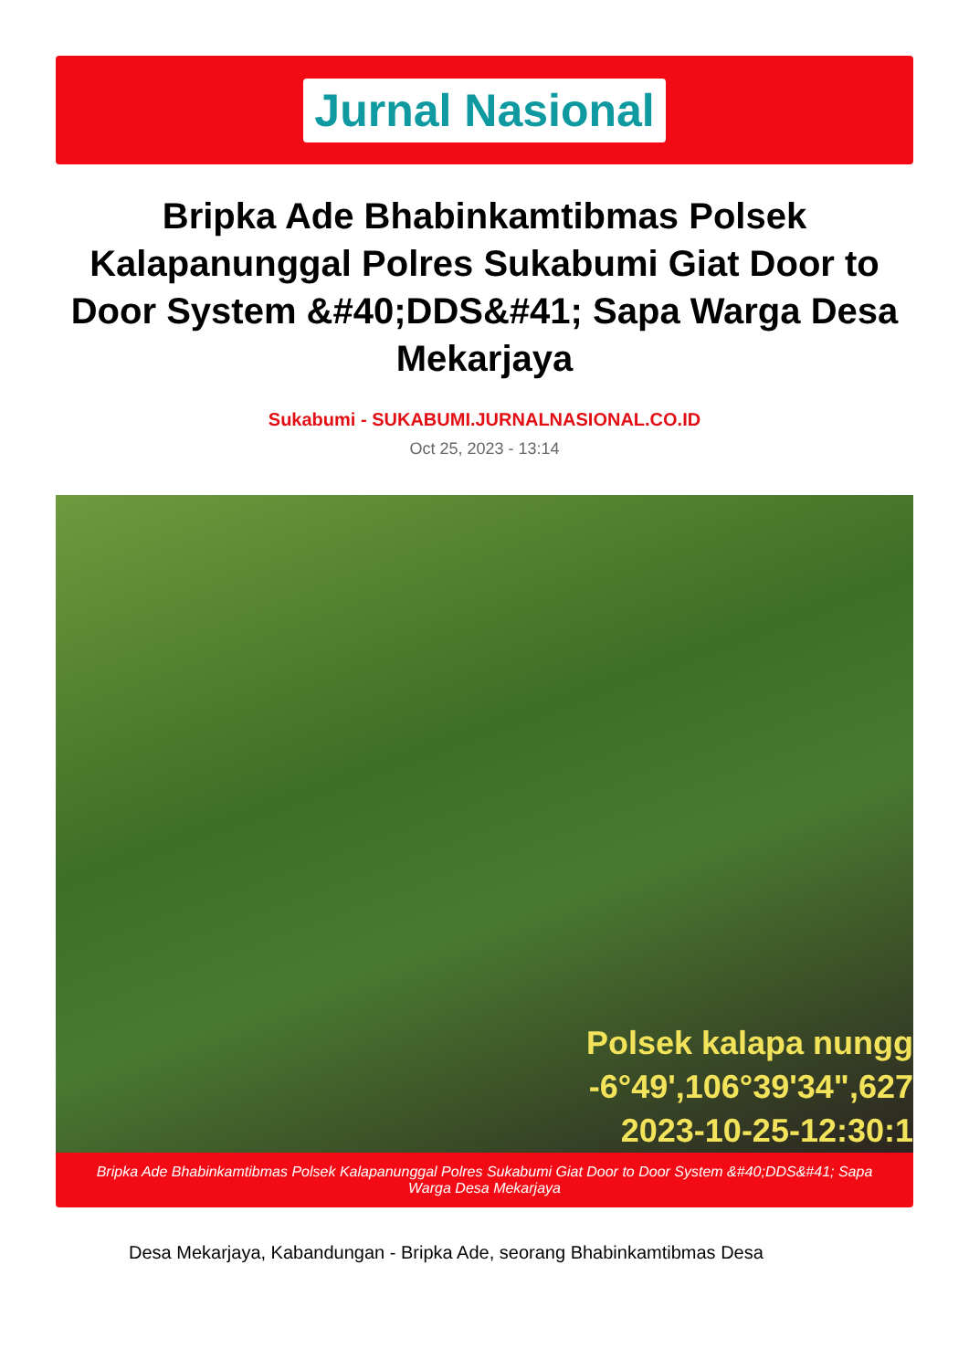Jurnal Nasional
Bripka Ade Bhabinkamtibmas Polsek Kalapanunggal Polres Sukabumi Giat Door to Door System &#40;DDS&#41; Sapa Warga Desa Mekarjaya
Sukabumi - SUKABUMI.JURNALNASIONAL.CO.ID
Oct 25, 2023 - 13:14
Polsek kalapa nungg
-6°49',106°39'34",627
2023-10-25-12:30:1
Bripka Ade Bhabinkamtibmas Polsek Kalapanunggal Polres Sukabumi Giat Door to Door System &#40;DDS&#41; Sapa Warga Desa Mekarjaya
Desa Mekarjaya, Kabandungan - Bripka Ade, seorang Bhabinkamtibmas Desa